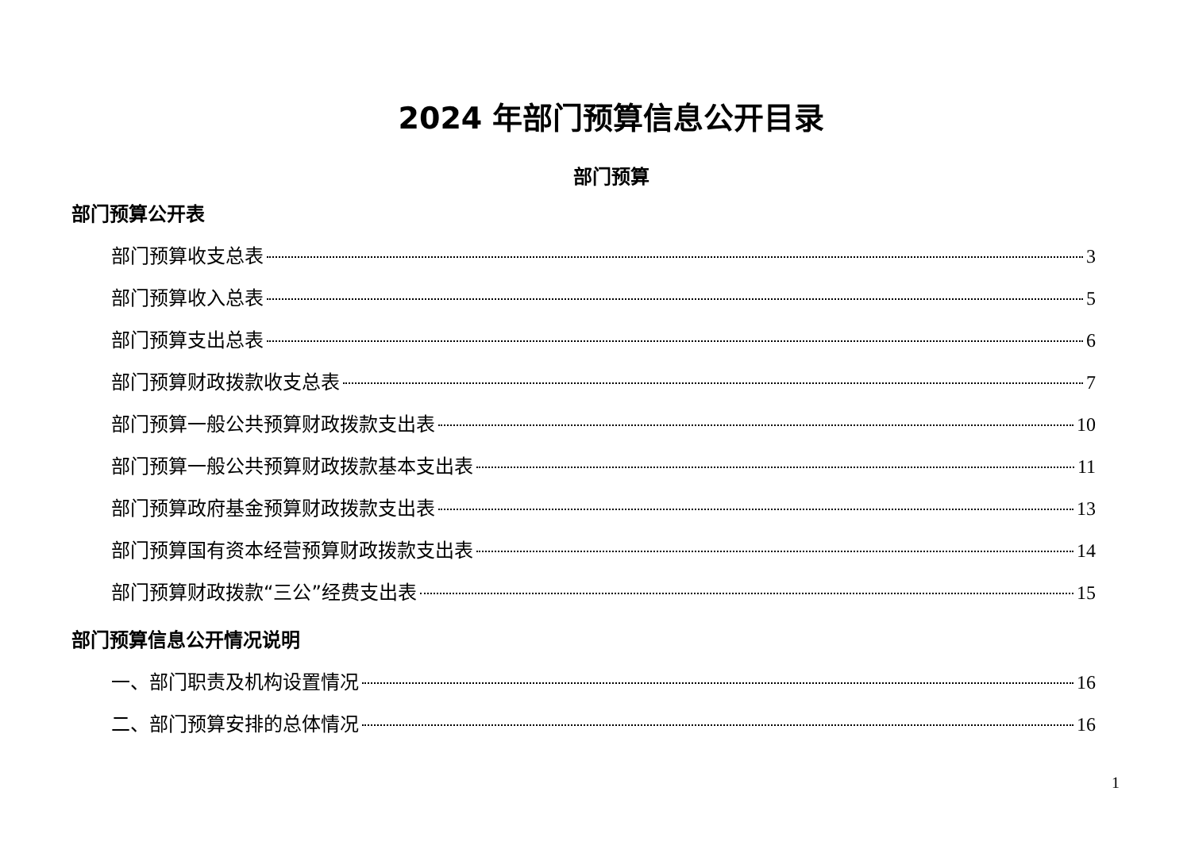2024 年部门预算信息公开目录
部门预算
部门预算公开表
部门预算收支总表 3
部门预算收入总表 5
部门预算支出总表 6
部门预算财政拨款收支总表 7
部门预算一般公共预算财政拨款支出表 10
部门预算一般公共预算财政拨款基本支出表 11
部门预算政府基金预算财政拨款支出表 13
部门预算国有资本经营预算财政拨款支出表 14
部门预算财政拨款“三公”经费支出表 15
部门预算信息公开情况说明
一、部门职责及机构设置情况 16
二、部门预算安排的总体情况 16
1